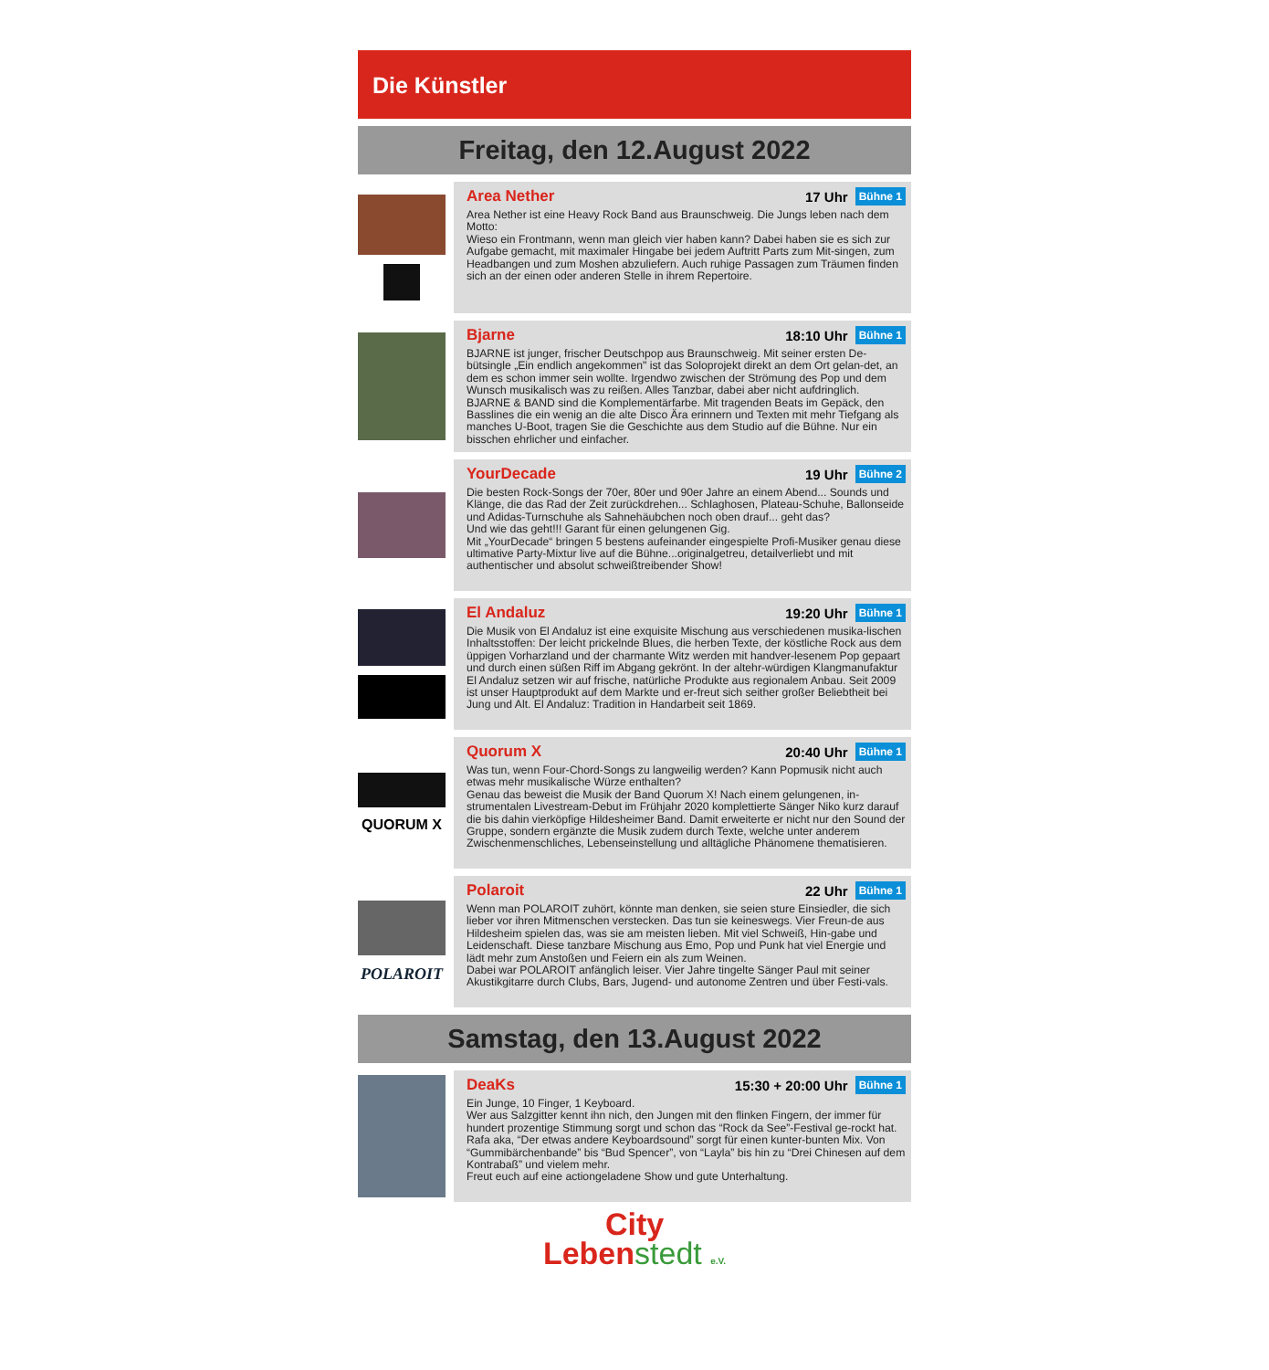Die Künstler
Freitag, den 12.August 2022
Area Nether 17 Uhr Bühne 1
Area Nether ist eine Heavy Rock Band aus Braunschweig. Die Jungs leben nach dem Motto:
Wieso ein Frontmann, wenn man gleich vier haben kann? Dabei haben sie es sich zur Aufgabe gemacht, mit maximaler Hingabe bei jedem Auftritt Parts zum Mit-singen, zum Headbangen und zum Moshen abzuliefern. Auch ruhige Passagen zum Träumen finden sich an der einen oder anderen Stelle in ihrem Repertoire.
Bjarne 18:10 Uhr Bühne 1
BJARNE ist junger, frischer Deutschpop aus Braunschweig. Mit seiner ersten De-bütsingle „Ein endlich angekommen" ist das Soloprojekt direkt an dem Ort gelan-det, an dem es schon immer sein wollte. Irgendwo zwischen der Strömung des Pop und dem Wunsch musikalisch was zu reißen. Alles Tanzbar, dabei aber nicht aufdringlich. BJARNE & BAND sind die Komplementärfarbe. Mit tragenden Beats im Gepäck, den Basslines die ein wenig an die alte Disco Ära erinnern und Texten mit mehr Tiefgang als manches U-Boot, tragen Sie die Geschichte aus dem Studio auf die Bühne. Nur ein bisschen ehrlicher und einfacher.
YourDecade 19 Uhr Bühne 2
Die besten Rock-Songs der 70er, 80er und 90er Jahre an einem Abend... Sounds und Klänge, die das Rad der Zeit zurückdrehen... Schlaghosen, Plateau-Schuhe, Ballonseide und Adidas-Turnschuhe als Sahnehäubchen noch oben drauf... geht das?
Und wie das geht!!! Garant für einen gelungenen Gig.
Mit „YourDecade“ bringen 5 bestens aufeinander eingespielte Profi-Musiker genau diese ultimative Party-Mixtur live auf die Bühne...originalgetreu, detailverliebt und mit authentischer und absolut schweißtreibender Show!
El Andaluz 19:20 Uhr Bühne 1
Die Musik von El Andaluz ist eine exquisite Mischung aus verschiedenen musika-lischen Inhaltsstoffen: Der leicht prickelnde Blues, die herben Texte, der köstliche Rock aus dem üppigen Vorharzland und der charmante Witz werden mit handver-lesenem Pop gepaart und durch einen süßen Riff im Abgang gekrönt. In der altehr-würdigen Klangmanufaktur El Andaluz setzen wir auf frische, natürliche Produkte aus regionalem Anbau. Seit 2009 ist unser Hauptprodukt auf dem Markte und er-freut sich seither großer Beliebtheit bei Jung und Alt. El Andaluz: Tradition in Handarbeit seit 1869.
QUORUM X
Quorum X 20:40 Uhr Bühne 1
Was tun, wenn Four-Chord-Songs zu langweilig werden? Kann Popmusik nicht auch etwas mehr musikalische Würze enthalten?
Genau das beweist die Musik der Band Quorum X! Nach einem gelungenen, in-strumentalen Livestream-Debut im Frühjahr 2020 komplettierte Sänger Niko kurz darauf die bis dahin vierköpfige Hildesheimer Band. Damit erweiterte er nicht nur den Sound der Gruppe, sondern ergänzte die Musik zudem durch Texte, welche unter anderem Zwischenmenschliches, Lebenseinstellung und alltägliche Phänomene thematisieren.
POLAROIT
Polaroit 22 Uhr Bühne 1
Wenn man POLAROIT zuhört, könnte man denken, sie seien sture Einsiedler, die sich lieber vor ihren Mitmenschen verstecken. Das tun sie keineswegs. Vier Freun-de aus Hildesheim spielen das, was sie am meisten lieben. Mit viel Schweiß, Hin-gabe und Leidenschaft. Diese tanzbare Mischung aus Emo, Pop und Punk hat viel Energie und lädt mehr zum Anstoßen und Feiern ein als zum Weinen.
Dabei war POLAROIT anfänglich leiser. Vier Jahre tingelte Sänger Paul mit seiner Akustikgitarre durch Clubs, Bars, Jugend- und autonome Zentren und über Festi-vals.
Samstag, den 13.August 2022
DeaKs 15:30 + 20:00 Uhr Bühne 1
Ein Junge, 10 Finger, 1 Keyboard.
Wer aus Salzgitter kennt ihn nich, den Jungen mit den flinken Fingern, der immer für hundert prozentige Stimmung sorgt und schon das “Rock da See”-Festival ge-rockt hat. Rafa aka, “Der etwas andere Keyboardsound” sorgt für einen kunter-bunten Mix. Von “Gummibärchenbande” bis “Bud Spencer”, von “Layla” bis hin zu “Drei Chinesen auf dem Kontrabaß” und vielem mehr.
Freut euch auf eine actiongeladene Show und gute Unterhaltung.
City
Leben stedt e.V.